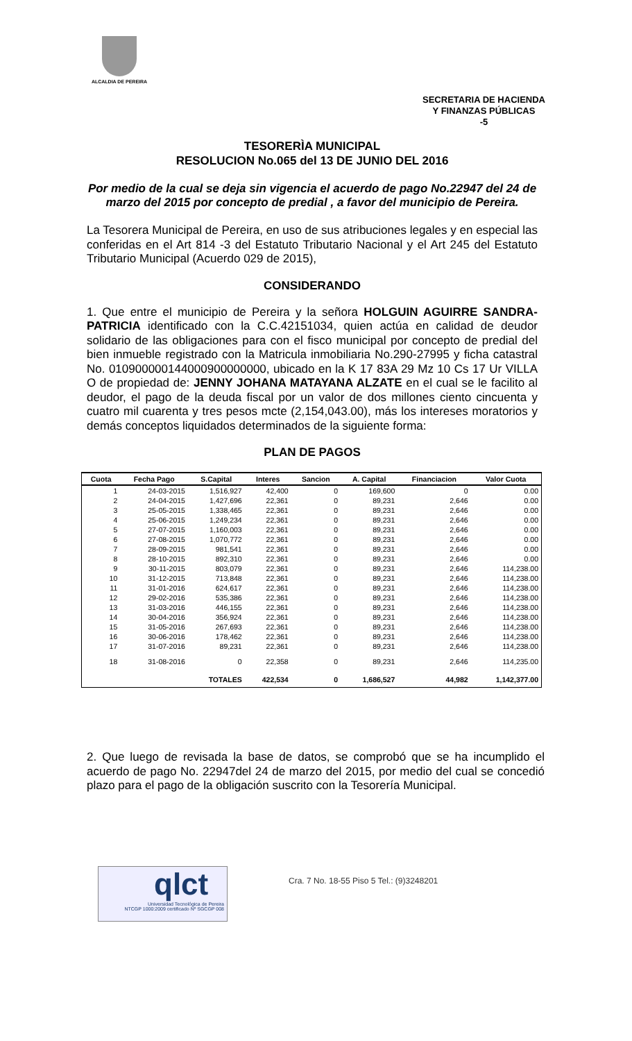ALCALDIA DE PEREIRA
SECRETARIA DE HACIENDA
Y FINANZAS PÚBLICAS
-5
TESORERÌA MUNICIPAL
RESOLUCION No.065 del 13 DE JUNIO DEL 2016
Por medio de la cual se deja sin vigencia el acuerdo de pago No.22947 del 24 de marzo del 2015 por concepto de predial , a favor del municipio de Pereira.
La Tesorera Municipal de Pereira, en uso de sus atribuciones legales y en especial las conferidas en el Art 814 -3 del Estatuto Tributario Nacional y el Art 245 del Estatuto Tributario Municipal (Acuerdo 029 de 2015),
CONSIDERANDO
1. Que entre el municipio de Pereira y la señora HOLGUIN AGUIRRE SANDRA-PATRICIA identificado con la C.C.42151034, quien actúa en calidad de deudor solidario de las obligaciones para con el fisco municipal por concepto de predial del bien inmueble registrado con la Matricula inmobiliaria No.290-27995 y ficha catastral No. 010900000144000900000000, ubicado en la K 17 83A 29 Mz 10 Cs 17 Ur VILLA O de propiedad de: JENNY JOHANA MATAYANA ALZATE en el cual se le facilito al deudor, el pago de la deuda fiscal por un valor de dos millones ciento cincuenta y cuatro mil cuarenta y tres pesos mcte (2,154,043.00), más los intereses moratorios y demás conceptos liquidados determinados de la siguiente forma:
PLAN DE PAGOS
| Cuota | Fecha Pago | S.Capital | Interes | Sancion | A. Capital | Financiacion | Valor Cuota |
| --- | --- | --- | --- | --- | --- | --- | --- |
| 1 | 24-03-2015 | 1,516,927 | 42,400 | 0 | 169,600 | 0 | 0.00 |
| 2 | 24-04-2015 | 1,427,696 | 22,361 | 0 | 89,231 | 2,646 | 0.00 |
| 3 | 25-05-2015 | 1,338,465 | 22,361 | 0 | 89,231 | 2,646 | 0.00 |
| 4 | 25-06-2015 | 1,249,234 | 22,361 | 0 | 89,231 | 2,646 | 0.00 |
| 5 | 27-07-2015 | 1,160,003 | 22,361 | 0 | 89,231 | 2,646 | 0.00 |
| 6 | 27-08-2015 | 1,070,772 | 22,361 | 0 | 89,231 | 2,646 | 0.00 |
| 7 | 28-09-2015 | 981,541 | 22,361 | 0 | 89,231 | 2,646 | 0.00 |
| 8 | 28-10-2015 | 892,310 | 22,361 | 0 | 89,231 | 2,646 | 0.00 |
| 9 | 30-11-2015 | 803,079 | 22,361 | 0 | 89,231 | 2,646 | 114,238.00 |
| 10 | 31-12-2015 | 713,848 | 22,361 | 0 | 89,231 | 2,646 | 114,238.00 |
| 11 | 31-01-2016 | 624,617 | 22,361 | 0 | 89,231 | 2,646 | 114,238.00 |
| 12 | 29-02-2016 | 535,386 | 22,361 | 0 | 89,231 | 2,646 | 114,238.00 |
| 13 | 31-03-2016 | 446,155 | 22,361 | 0 | 89,231 | 2,646 | 114,238.00 |
| 14 | 30-04-2016 | 356,924 | 22,361 | 0 | 89,231 | 2,646 | 114,238.00 |
| 15 | 31-05-2016 | 267,693 | 22,361 | 0 | 89,231 | 2,646 | 114,238.00 |
| 16 | 30-06-2016 | 178,462 | 22,361 | 0 | 89,231 | 2,646 | 114,238.00 |
| 17 | 31-07-2016 | 89,231 | 22,361 | 0 | 89,231 | 2,646 | 114,238.00 |
| 18 | 31-08-2016 | 0 | 22,358 | 0 | 89,231 | 2,646 | 114,235.00 |
| | | TOTALES | 422,534 | 0 | 1,686,527 | 44,982 | 1,142,377.00 |
2. Que luego de revisada la base de datos, se comprobó que se ha incumplido el acuerdo de pago No. 22947del 24 de marzo del 2015, por medio del cual se concedió plazo para el pago de la obligación suscrito con la Tesorería Municipal.
qlct
Universidad Tecnológica de Pereira
NTCGP 1000:2009 certificado Nº SGCGP 008
Cra. 7 No. 18-55 Piso 5 Tel.: (9)3248201